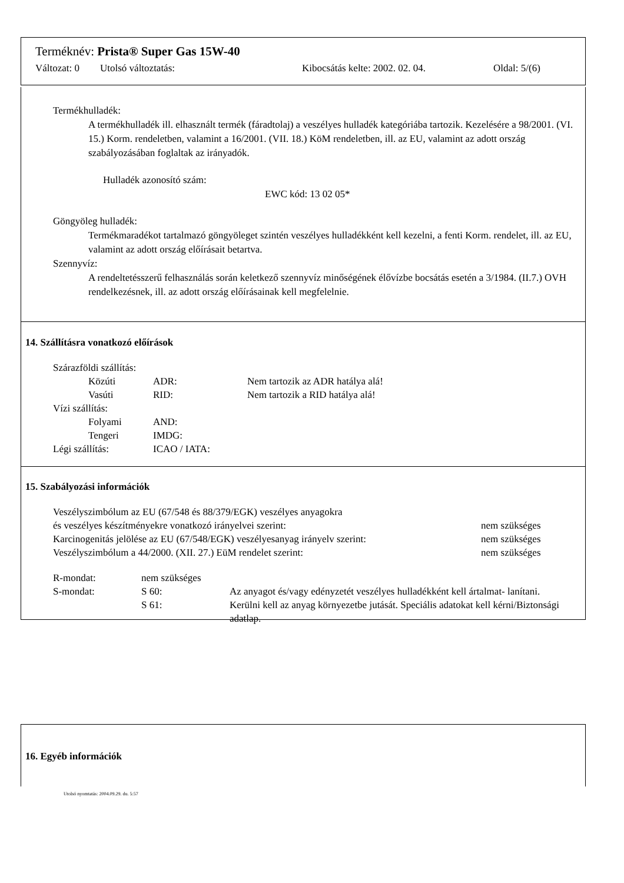Terméknév: Prista® Super Gas 15W-40
Változat: 0 Utolsó változtatás: Kibocsátás kelte: 2002. 02. 04. Oldal: 5/(6)
Termékhulladék:
A termékhulladék ill. elhasznált termék (fáradtolaj) a veszélyes hulladék kategóriába tartozik. Kezelésére a 98/2001. (VI. 15.) Korm. rendeletben, valamint a 16/2001. (VII. 18.) KöM rendeletben, ill. az EU, valamint az adott ország szabályozásában foglaltak az irányadók.
Hulladék azonosító szám:
EWC kód: 13 02 05*
Göngyöleg hulladék:
Termékmaradékot tartalmazó göngyöleget szintén veszélyes hulladékként kell kezelni, a fenti Korm. rendelet, ill. az EU, valamint az adott ország előírásait betartva.
Szennyvíz:
A rendeltetésszerű felhasználás során keletkező szennyvíz minőségének élővízbe bocsátás esetén a 3/1984. (II.7.) OVH rendelkezésnek, ill. az adott ország előírásainak kell megfelelnie.
14. Szállításra vonatkozó előírások
Szárazföldi szállítás:
Közúti ADR: Nem tartozik az ADR hatálya alá!
Vasúti RID: Nem tartozik a RID hatálya alá!
Vízi szállítás:
Folyami AND:
Tengeri IMDG:
Légi szállítás: ICAO / IATA:
15. Szabályozási információk
Veszélyszimbólum az EU (67/548 és 88/379/EGK) veszélyes anyagokra
és veszélyes készítményekre vonatkozó irányelvei szerint: nem szükséges
Karcinogenitás jelölése az EU (67/548/EGK) veszélyesanyag irányelv szerint: nem szükséges
Veszélyszimbólum a 44/2000. (XII. 27.) EüM rendelet szerint: nem szükséges
R-mondat: nem szükséges
S-mondat: S 60: Az anyagot és/vagy edényzetét veszélyes hulladékként kell ártalmat- lanítani.
S 61: Kerülni kell az anyag környezetbe jutását. Speciális adatokat kell kérni/Biztonsági adatlap.
16. Egyéb információk
Utolsó nyomtatás: 2004.09.29. du. 5:57